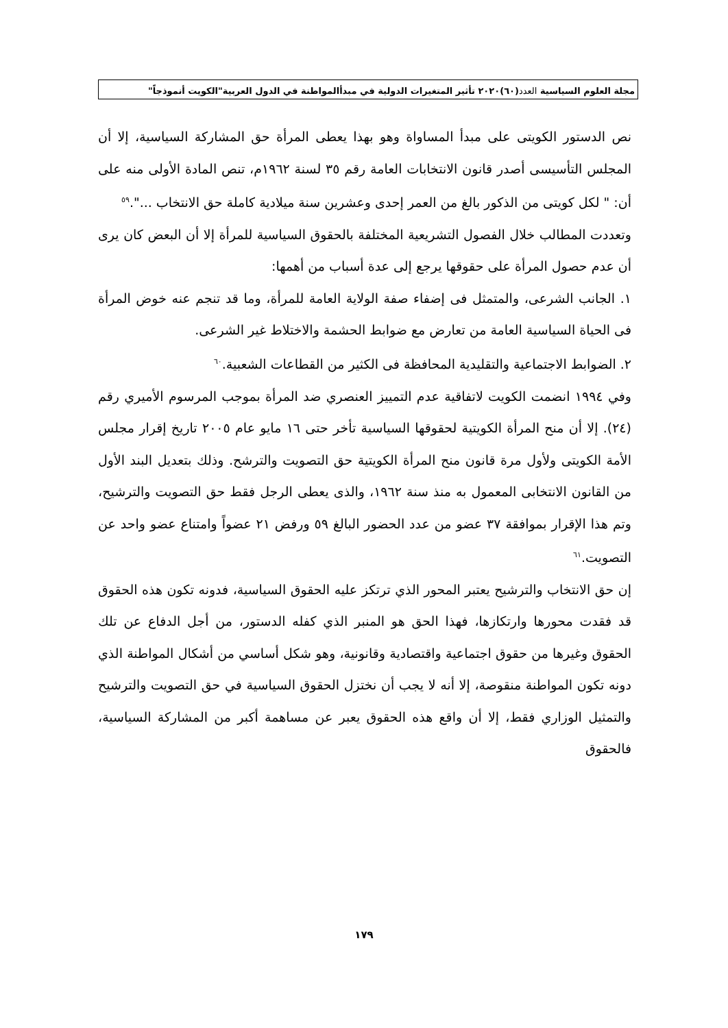مجلة العلوم السياسية العدد(٦٠)٢٠٢٠ تأثير المتغيرات الدولية في مبدأالمواطنة في الدول العربية"الكويت أنموذجاً"
نص الدستور الكويتى على مبدأ المساواة وهو بهذا يعطى المرأة حق المشاركة السياسية، إلا أن المجلس التأسيسى أصدر قانون الانتخابات العامة رقم ٣٥ لسنة ١٩٦٢م، تنص المادة الأولى منه على أن: " لكل كويتى من الذكور بالغ من العمر إحدى وعشرين سنة ميلادية كاملة حق الانتخاب ...".<sup>٥٩</sup>
وتعددت المطالب خلال الفصول التشريعية المختلفة بالحقوق السياسية للمرأة إلا أن البعض كان يرى أن عدم حصول المرأة على حقوقها يرجع إلى عدة أسباب من أهمها:
١. الجانب الشرعى، والمتمثل فى إضفاء صفة الولاية العامة للمرأة، وما قد تنجم عنه خوض المرأة فى الحياة السياسية العامة من تعارض مع ضوابط الحشمة والاختلاط غير الشرعى.
٢. الضوابط الاجتماعية والتقليدية المحافظة فى الكثير من القطاعات الشعبية.<sup>٦٠</sup>
وفي ١٩٩٤ انضمت الكويت لاتفاقية عدم التمييز العنصري ضد المرأة بموجب المرسوم الأميري رقم (٢٤). إلا أن منح المرأة الكويتية لحقوقها السياسية تأخر حتى ١٦ مايو عام ٢٠٠٥ تاريخ إقرار مجلس الأمة الكويتى ولأول مرة قانون منح المرأة الكويتية حق التصويت والترشح. وذلك بتعديل البند الأول من القانون الانتخابى المعمول به منذ سنة ١٩٦٢، والذى يعطى الرجل فقط حق التصويت والترشيح، وتم هذا الإقرار بموافقة ٣٧ عضو من عدد الحضور البالغ ٥٩ ورفض ٢١ عضواً وامتناع عضو واحد عن التصويت.<sup>٦١</sup>
إن حق الانتخاب والترشيح يعتبر المحور الذي ترتكز عليه الحقوق السياسية، فدونه تكون هذه الحقوق قد فقدت محورها وارتكازها، فهذا الحق هو المنبر الذي كفله الدستور، من أجل الدفاع عن تلك الحقوق وغيرها من حقوق اجتماعية واقتصادية وقانونية، وهو شكل أساسي من أشكال المواطنة الذي دونه تكون المواطنة منقوصة، إلا أنه لا يجب أن نختزل الحقوق السياسية في حق التصويت والترشيح والتمثيل الوزاري فقط، إلا أن واقع هذه الحقوق يعبر عن مساهمة أكبر من المشاركة السياسية، فالحقوق
١٧٩